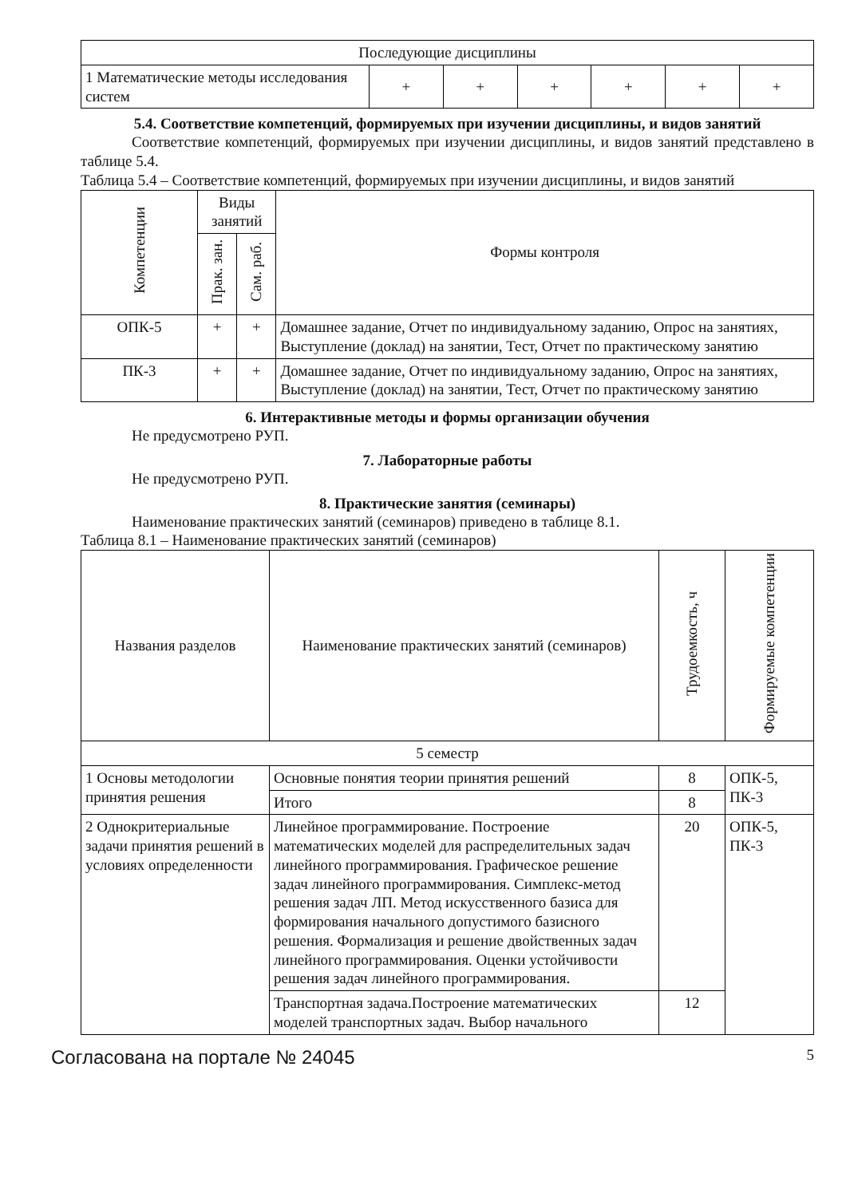| Последующие дисциплины | | | | | | |
| 1 Математические методы исследования систем | + | + | + | + | + | + |
5.4. Соответствие компетенций, формируемых при изучении дисциплины, и видов занятий
Соответствие компетенций, формируемых при изучении дисциплины, и видов занятий представлено в таблице 5.4.
Таблица 5.4 – Соответствие компетенций, формируемых при изучении дисциплины, и видов занятий
| Компетенции | Виды занятий | | Формы контроля |
| --- | --- | --- | --- |
| | Прак. зан. | Сам. раб. | |
| ОПК-5 | + | + | Домашнее задание, Отчет по индивидуальному заданию, Опрос на занятиях, Выступление (доклад) на занятии, Тест, Отчет по практическому занятию |
| ПК-3 | + | + | Домашнее задание, Отчет по индивидуальному заданию, Опрос на занятиях, Выступление (доклад) на занятии, Тест, Отчет по практическому занятию |
6. Интерактивные методы и формы организации обучения
Не предусмотрено РУП.
7. Лабораторные работы
Не предусмотрено РУП.
8. Практические занятия (семинары)
Наименование практических занятий (семинаров) приведено в таблице 8.1.
Таблица 8.1 – Наименование практических занятий (семинаров)
| Названия разделов | Наименование практических занятий (семинаров) | Трудоемкость, ч | Формируемые компетенции |
| --- | --- | --- | --- |
| 5 семестр | | | |
| 1 Основы методологии принятия решения | Основные понятия теории принятия решений | 8 | ОПК-5, ПК-3 |
| | Итого | 8 | |
| 2 Однокритериальные задачи принятия решений в условиях определенности | Линейное программирование. Построение математических моделей для распределительных задач линейного программирования. Графическое решение задач линейного программирования. Симплекс-метод решения задач ЛП. Метод искусственного базиса для формирования начального допустимого базисного решения. Формализация и решение двойственных задач линейного программирования. Оценки устойчивости решения задач линейного программирования. | 20 | ОПК-5, ПК-3 |
| | Транспортная задача.Построение математических моделей транспортных задач. Выбор начального | 12 | |
Согласована на портале № 24045 5